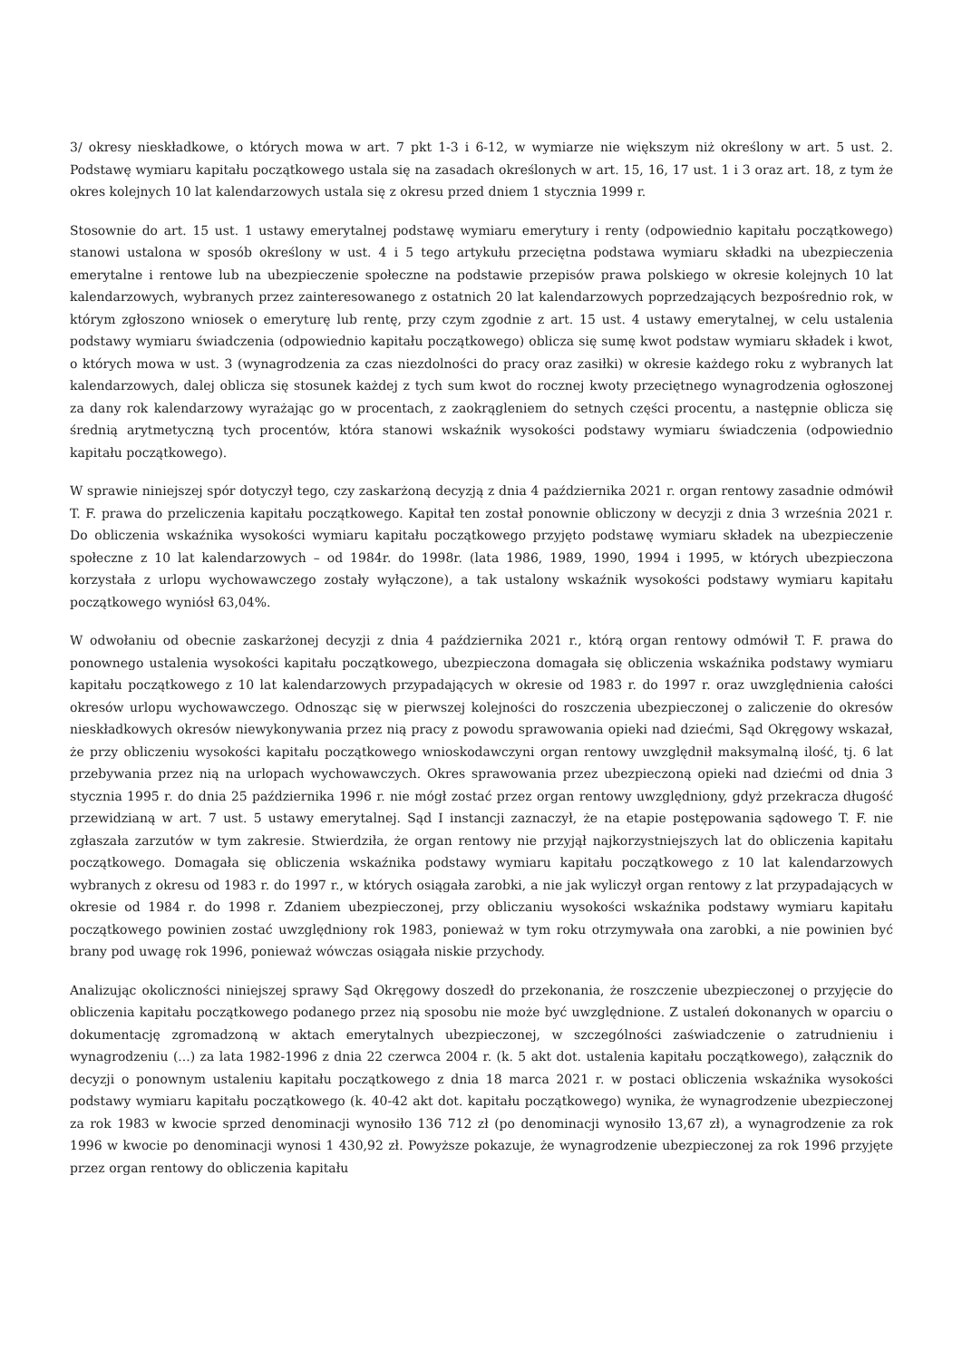3/ okresy nieskładkowe, o których mowa w art. 7 pkt 1-3 i 6-12, w wymiarze nie większym niż określony w art. 5 ust. 2. Podstawę wymiaru kapitału początkowego ustala się na zasadach określonych w art. 15, 16, 17 ust. 1 i 3 oraz art. 18, z tym że okres kolejnych 10 lat kalendarzowych ustala się z okresu przed dniem 1 stycznia 1999 r.
Stosownie do art. 15 ust. 1 ustawy emerytalnej podstawę wymiaru emerytury i renty (odpowiednio kapitału początkowego) stanowi ustalona w sposób określony w ust. 4 i 5 tego artykułu przeciętna podstawa wymiaru składki na ubezpieczenia emerytalne i rentowe lub na ubezpieczenie społeczne na podstawie przepisów prawa polskiego w okresie kolejnych 10 lat kalendarzowych, wybranych przez zainteresowanego z ostatnich 20 lat kalendarzowych poprzedzających bezpośrednio rok, w którym zgłoszono wniosek o emeryturę lub rentę, przy czym zgodnie z art. 15 ust. 4 ustawy emerytalnej, w celu ustalenia podstawy wymiaru świadczenia (odpowiednio kapitału początkowego) oblicza się sumę kwot podstaw wymiaru składek i kwot, o których mowa w ust. 3 (wynagrodzenia za czas niezdolności do pracy oraz zasiłki) w okresie każdego roku z wybranych lat kalendarzowych, dalej oblicza się stosunek każdej z tych sum kwot do rocznej kwoty przeciętnego wynagrodzenia ogłoszonej za dany rok kalendarzowy wyrażając go w procentach, z zaokrągleniem do setnych części procentu, a następnie oblicza się średnią arytmetyczną tych procentów, która stanowi wskaźnik wysokości podstawy wymiaru świadczenia (odpowiednio kapitału początkowego).
W sprawie niniejszej spór dotyczył tego, czy zaskarżoną decyzją z dnia 4 października 2021 r. organ rentowy zasadnie odmówił T. F. prawa do przeliczenia kapitału początkowego. Kapitał ten został ponownie obliczony w decyzji z dnia 3 września 2021 r. Do obliczenia wskaźnika wysokości wymiaru kapitału początkowego przyjęto podstawę wymiaru składek na ubezpieczenie społeczne z 10 lat kalendarzowych – od 1984r. do 1998r. (lata 1986, 1989, 1990, 1994 i 1995, w których ubezpieczona korzystała z urlopu wychowawczego zostały wyłączone), a tak ustalony wskaźnik wysokości podstawy wymiaru kapitału początkowego wyniósł 63,04%.
W odwołaniu od obecnie zaskarżonej decyzji z dnia 4 października 2021 r., którą organ rentowy odmówił T. F. prawa do ponownego ustalenia wysokości kapitału początkowego, ubezpieczona domagała się obliczenia wskaźnika podstawy wymiaru kapitału początkowego z 10 lat kalendarzowych przypadających w okresie od 1983 r. do 1997 r. oraz uwzględnienia całości okresów urlopu wychowawczego. Odnosząc się w pierwszej kolejności do roszczenia ubezpieczonej o zaliczenie do okresów nieskładkowych okresów niewykonywania przez nią pracy z powodu sprawowania opieki nad dziećmi, Sąd Okręgowy wskazał, że przy obliczeniu wysokości kapitału początkowego wnioskodawczyni organ rentowy uwzględnił maksymalną ilość, tj. 6 lat przebywania przez nią na urlopach wychowawczych. Okres sprawowania przez ubezpieczoną opieki nad dziećmi od dnia 3 stycznia 1995 r. do dnia 25 października 1996 r. nie mógł zostać przez organ rentowy uwzględniony, gdyż przekracza długość przewidzianą w art. 7 ust. 5 ustawy emerytalnej. Sąd I instancji zaznaczył, że na etapie postępowania sądowego T. F. nie zgłaszała zarzutów w tym zakresie. Stwierdziła, że organ rentowy nie przyjął najkorzystniejszych lat do obliczenia kapitału początkowego. Domagała się obliczenia wskaźnika podstawy wymiaru kapitału początkowego z 10 lat kalendarzowych wybranych z okresu od 1983 r. do 1997 r., w których osiągała zarobki, a nie jak wyliczył organ rentowy z lat przypadających w okresie od 1984 r. do 1998 r. Zdaniem ubezpieczonej, przy obliczaniu wysokości wskaźnika podstawy wymiaru kapitału początkowego powinien zostać uwzględniony rok 1983, ponieważ w tym roku otrzymywała ona zarobki, a nie powinien być brany pod uwagę rok 1996, ponieważ wówczas osiągała niskie przychody.
Analizując okoliczności niniejszej sprawy Sąd Okręgowy doszedł do przekonania, że roszczenie ubezpieczonej o przyjęcie do obliczenia kapitału początkowego podanego przez nią sposobu nie może być uwzględnione. Z ustaleń dokonanych w oparciu o dokumentację zgromadzoną w aktach emerytalnych ubezpieczonej, w szczególności zaświadczenie o zatrudnieniu i wynagrodzeniu (...) za lata 1982-1996 z dnia 22 czerwca 2004 r. (k. 5 akt dot. ustalenia kapitału początkowego), załącznik do decyzji o ponownym ustaleniu kapitału początkowego z dnia 18 marca 2021 r. w postaci obliczenia wskaźnika wysokości podstawy wymiaru kapitału początkowego (k. 40-42 akt dot. kapitału początkowego) wynika, że wynagrodzenie ubezpieczonej za rok 1983 w kwocie sprzed denominacji wynosiło 136 712 zł (po denominacji wynosiło 13,67 zł), a wynagrodzenie za rok 1996 w kwocie po denominacji wynosi 1 430,92 zł. Powyższe pokazuje, że wynagrodzenie ubezpieczonej za rok 1996 przyjęte przez organ rentowy do obliczenia kapitału